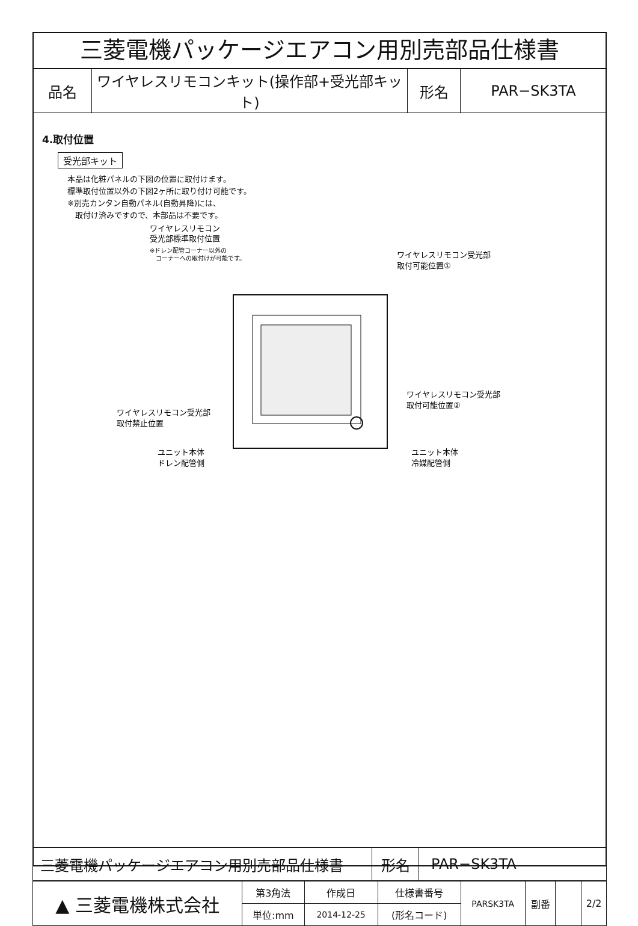三菱電機パッケージエアコン用別売部品仕様書
| 品名 | ワイヤレスリモコンキット(操作部+受光部キット) | 形名 | PAR−SK3TA |
4.取付位置
受光部キット
本品は化粧パネルの下図の位置に取付けます。
標準取付位置以外の下図2ヶ所に取り付け可能です。
※別売カンタン自動パネル(自動昇降)には、
　取付け済みですので、本部品は不要です。
ワイヤレスリモコン
受光部標準取付位置
※ドレン配管コーナー以外の
コーナーへの取付けが可能です。
ワイヤレスリモコン受光部
取付可能位置①
ワイヤレスリモコン受光部
取付可能位置②
ワイヤレスリモコン受光部
取付禁止位置
ユニット本体
ドレン配管側
ユニット本体
冷媒配管側
| 三菱電機パッケージエアコン用別売部品仕様書 | 形名 | PAR−SK3TA |
| ▲ 三菱電機株式会社 | 第3角法 | 作成日 | 仕様書番号 | PARSK3TA | 副番 | | 2/2 |
| | 単位:mm | 2014-12-25 | (形名コード) | | | | |